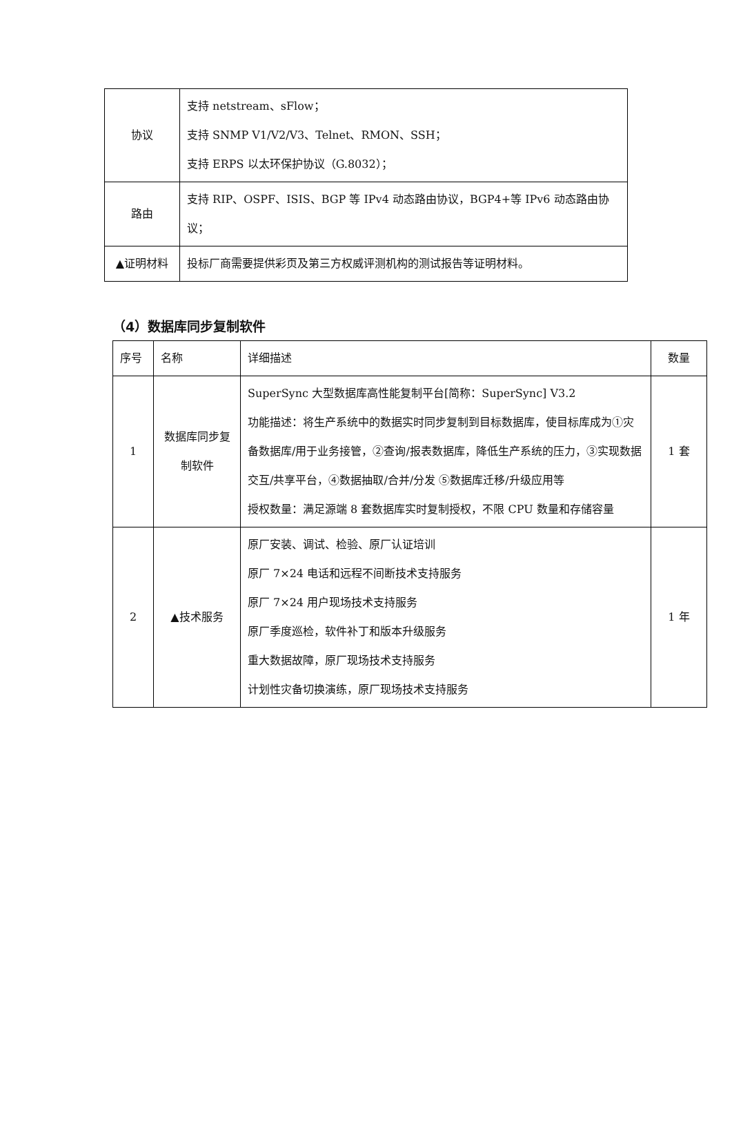| 协议 | 支持 netstream、sFlow； 支持 SNMP V1/V2/V3、Telnet、RMON、SSH； 支持 ERPS 以太环保护协议（G.8032）； |
| 路由 | 支持 RIP、OSPF、ISIS、BGP 等 IPv4 动态路由协议，BGP4+等 IPv6 动态路由协议； |
| ▲证明材料 | 投标厂商需要提供彩页及第三方权威评测机构的测试报告等证明材料。 |
（4）数据库同步复制软件
| 序号 | 名称 | 详细描述 | 数量 |
| 1 | 数据库同步复制软件 | SuperSync 大型数据库高性能复制平台[简称：SuperSync] V3.2 功能描述：将生产系统中的数据实时同步复制到目标数据库，使目标库成为①灾备数据库/用于业务接管，②查询/报表数据库，降低生产系统的压力，③实现数据交互/共享平台，④数据抽取/合并/分发 ⑤数据库迁移/升级应用等 授权数量：满足源端 8 套数据库实时复制授权，不限 CPU 数量和存储容量 | 1 套 |
| 2 | ▲技术服务 | 原厂安装、调试、检验、原厂认证培训 原厂 7×24 电话和远程不间断技术支持服务 原厂 7×24 用户现场技术支持服务 原厂季度巡检，软件补丁和版本升级服务 重大数据故障，原厂现场技术支持服务 计划性灾备切换演练，原厂现场技术支持服务 | 1 年 |